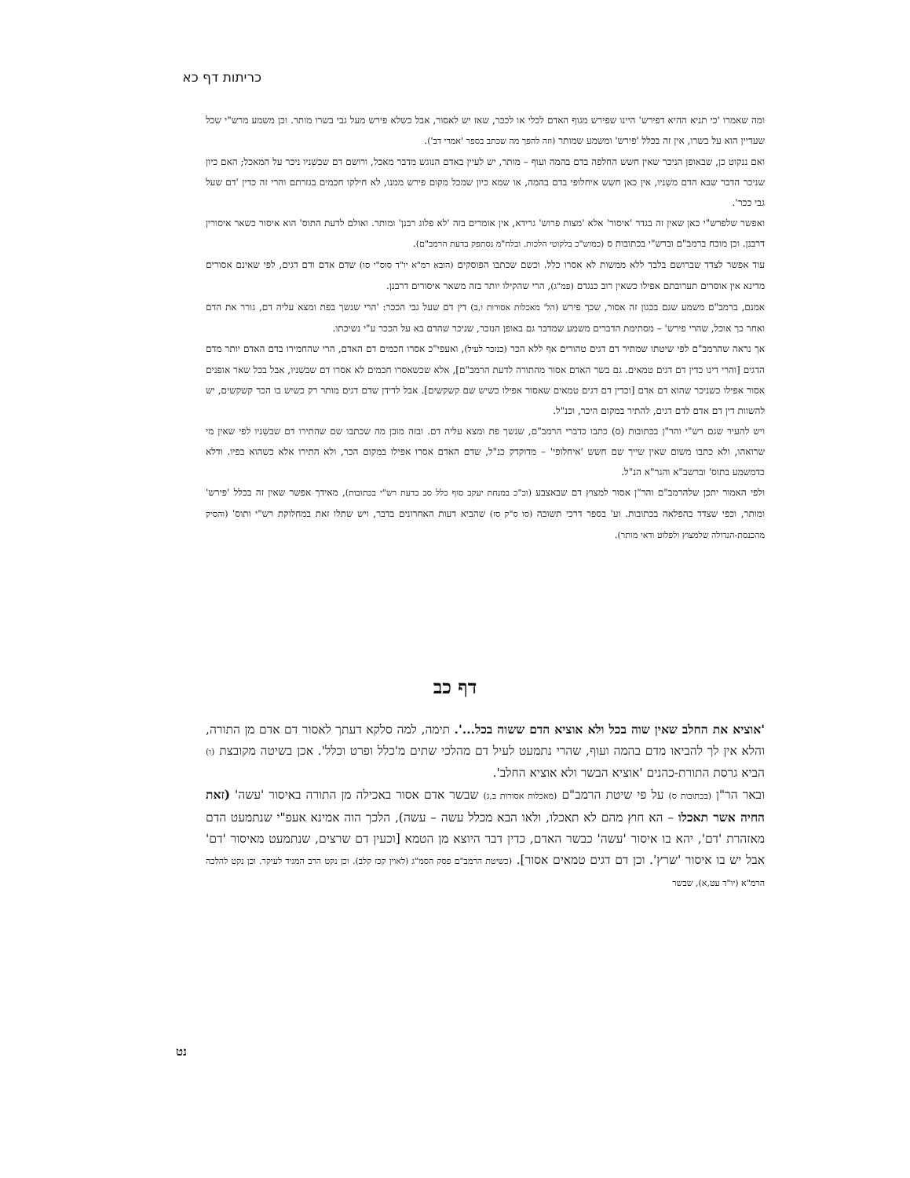כריתות דף כא
ומה שאמרו 'כי תניא ההיא דפירש' היינו שפירש מגוף האדם לכלי או לככר, שאז יש לאסור, אבל כשלא פירש מעל גבי בשרו מותר. וכן משמע מרש"י שכל שעדיין הוא על בשרו, אין זה בכלל 'פירש' ומשמע שמותר (וזה להפך מה שכתב בספר 'אמרי דב').
ואם ננקוט כן, שבאופן הניכר שאין חשש החלפה בדם בהמה ועוף – מותר, יש לעיין באדם הנוגש מדבר מאכל, ורושם דם שבשִׁניו ניכר על המאכל; האם כיון שניכר הדבר שבא הדם משִׁניו, אין כאן חשש איחלופי בדם בהמה, או שמא כיון שמכל מקום פירש ממנו, לא חילקו חכמים בגזרתם והרי זה כדין 'דם שעל גבי ככר'.
ואפשר שלפרש"י כאן שאין זה בגדר 'איסור' אלא 'מצות פרוש' גרידא, אין אומרים בזה 'לא פלוג רבנן' ומותר. ואולם לדעת התוס' הוא איסור כשאר איסורין דרבנן. וכן מוכח ברמב"ם וברש"י בכתובות ס (כמוש"כ בלקוטי הלכות. ובלח"מ נסתפק בדעת הרמב"ם).
עוד אפשר לצדד שברושם בלבד ללא ממשות לא אסרו כלל. וכשם שכתבו הפוסקים (הובא רמ"א יו"ד סוס"י סו) שדם אדם ודם דגים, לפי שאינם אסורים מדינא אין אוסרים תערובתם אפילו כשאין רוב כנגדם (פמ"ג), הרי שהקילו יותר בזה משאר איסורים דרבנן.
אמנם, ברמב"ם משמע שגם בכגון זה אסור, שכך פירש (הל' מאכלות אסורות ו,ב) דין דם שעל גבי הככר: 'הרי שנשך בפת ומצא עליה דם, גורר את הדם ואחר כך אוכל, שהרי פירש' – מסתימת הדברים משמע שמדבר גם באופן הנזכר, שניכר שהדם בא על הככר ע"י נשיכתו.
אך נראה שהרמב"ם לפי שיטתו שמתיר דם דגים טהורים אף ללא הכר (כנזכר לעיל), ואעפי"כ אסרו חכמים דם האדם, הרי שהחמירו בדם האדם יותר מדם הדגים [והרי דינו כדין דם דגים טמאים. גם בשר האדם אסור מהתורה לדעת הרמב"ם], אלא שכשאסרו חכמים לא אסרו דם שבשִׁניו, אבל בכל שאר אופנים אסור אפילו כשניכר שהוא דם אדם [וכדין דם דגים טמאים שאסור אפילו כשיש שם קשקשים]. אבל לדידן שדם דגים מותר רק כשיש בו הכר קשקשים, יש להשוות דין דם אדם לדם דגים, להתיר במקום היכר, וכנ"ל.
ויש להעיר שגם רש"י והר"ן בכתובות (ס) כתבו כדברי הרמב"ם, שנשך פת ומצא עליה דם. ובזה מובן מה שכתבו שם שהתירו דם שבשִׁניו לפי שאין מי שרואהו, ולא כתבו משום שאין שייך שם חשש 'איחלופי' – מדוקדק כנ"ל, שדם האדם אסרו אפילו במקום הכר, ולא התירו אלא כשהוא בפיו. ודלא כדמשמע בתוס' וברשב"א והגר"א הנ"ל.
ולפי האמור יתכן שלהרמב"ם והר"ן אסור למצוץ דם שבאצבע (וכ"כ במנחת יעקב סוף כלל סב בדעת רש"י בכתובות), מאידך אפשר שאין זה בכלל 'פירש' ומותר, וכפי שצדד בהפלאה בכתובות. וע' בספר דרכי תשובה (סו ס"ק סז) שהביא דעות האחרונים בדבר, ויש שתלו זאת במחלוקת רש"י ותוס' (והסיק מהכנסת-הגדולה שלמצוץ ולפלוט ודאי מותר).
דף כב
'אוציא את החלב שאין שוה בכל ולא אוציא הדם ששוה בכל...'. תימה, למה סלקא דעתך לאסור דם אדם מן התורה, והלא אין לך להביאו מדם בהמה ועוף, שהרי נתמעט לעיל דם מהלכי שתים מ'כלל ופרט וכלל'. אכן בשיטה מקובצת (ו) הביא גרסת התורת-כהנים 'אוציא הבשר ולא אוציא החלב'.
ובאר הר"ן (בכתובות ס) על פי שיטת הרמב"ם (מאכלות אסורות ב,ג) שבשר אדם אסור באכילה מן התורה באיסור 'עשה' (זאת החיה אשר תאכלו – הא חוץ מהם לא תאכלו, ולאו הבא מכלל עשה – עשה), הלכך הוה אמינא אעפ"י שנתמעט הדם מאזהרת 'דם', יהא בו איסור 'עשה' כבשר האדם, כדין דבר היוצא מן הטמא [וכעין דם שרצים, שנתמעט מאיסור 'דם' אבל יש בו איסור 'שרץ'. וכן דם דגים טמאים אסור]. (כשיטת הרמב"ם פסק הסמ"ג (לאוין קכז קלב). וכן נקט הרב המגיד לעיקר. וכן נקט להלכה הרמ"א (יו"ד עט,א), שבשר
נט